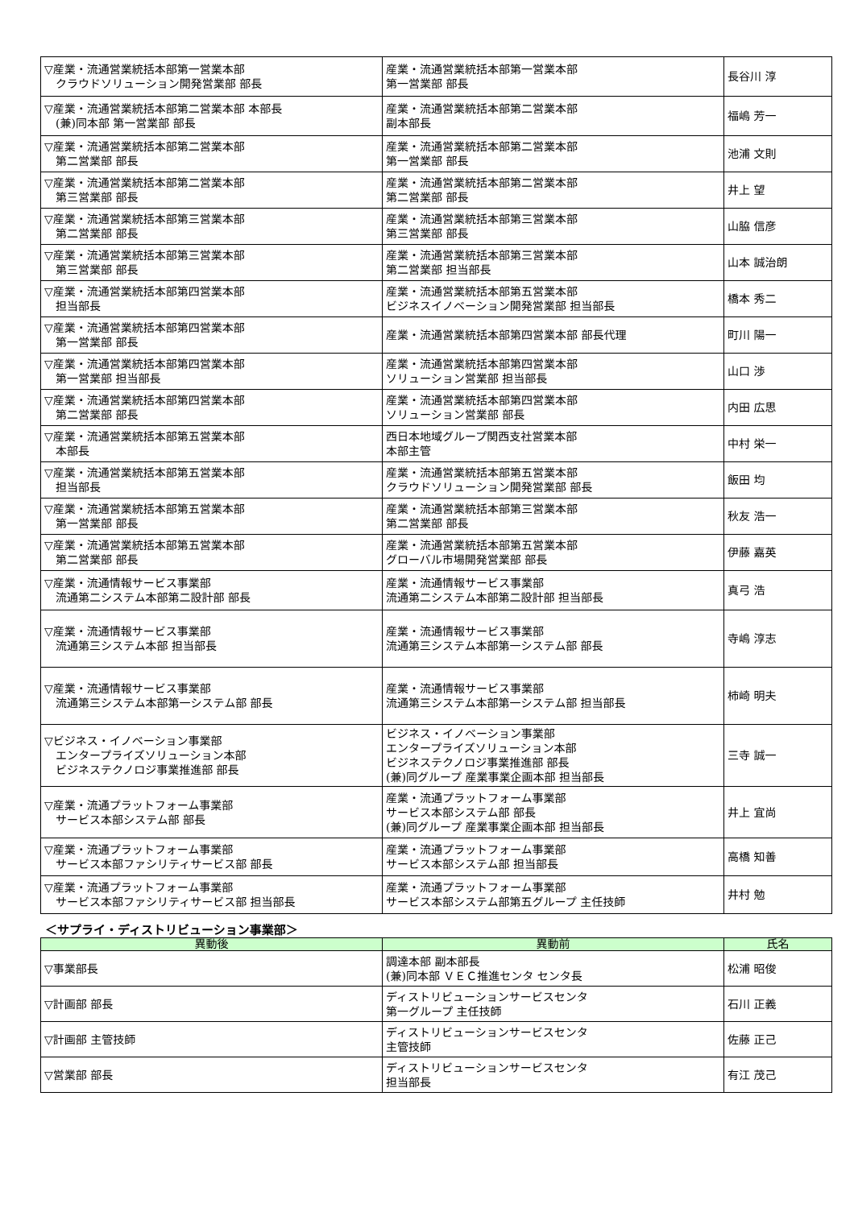| ▽産業・流通営業統括本部第一営業本部 クラウドソリューション開発営業部 部長 | 産業・流通営業統括本部第一営業本部 第一営業部 部長 | 長谷川 淳 |
| ▽産業・流通営業統括本部第二営業本部 本部長 (兼)同本部 第一営業部 部長 | 産業・流通営業統括本部第二営業本部 副本部長 | 福嶋 芳一 |
| ▽産業・流通営業統括本部第二営業本部 第二営業部 部長 | 産業・流通営業統括本部第二営業本部 第一営業部 部長 | 池浦 文則 |
| ▽産業・流通営業統括本部第二営業本部 第三営業部 部長 | 産業・流通営業統括本部第二営業本部 第二営業部 部長 | 井上 望 |
| ▽産業・流通営業統括本部第三営業本部 第二営業部 部長 | 産業・流通営業統括本部第三営業本部 第三営業部 部長 | 山脇 信彦 |
| ▽産業・流通営業統括本部第三営業本部 第三営業部 部長 | 産業・流通営業統括本部第三営業本部 第二営業部 担当部長 | 山本 誠治朗 |
| ▽産業・流通営業統括本部第四営業本部 担当部長 | 産業・流通営業統括本部第五営業本部 ビジネスイノベーション開発営業部 担当部長 | 橋本 秀二 |
| ▽産業・流通営業統括本部第四営業本部 第一営業部 部長 | 産業・流通営業統括本部第四営業本部 部長代理 | 町川 陽一 |
| ▽産業・流通営業統括本部第四営業本部 第一営業部 担当部長 | 産業・流通営業統括本部第四営業本部 ソリューション営業部 担当部長 | 山口 渉 |
| ▽産業・流通営業統括本部第四営業本部 第二営業部 部長 | 産業・流通営業統括本部第四営業本部 ソリューション営業部 部長 | 内田 広思 |
| ▽産業・流通営業統括本部第五営業本部 本部長 | 西日本地域グループ関西支社営業本部 本部主管 | 中村 栄一 |
| ▽産業・流通営業統括本部第五営業本部 担当部長 | 産業・流通営業統括本部第五営業本部 クラウドソリューション開発営業部 部長 | 飯田 均 |
| ▽産業・流通営業統括本部第五営業本部 第一営業部 部長 | 産業・流通営業統括本部第三営業本部 第二営業部 部長 | 秋友 浩一 |
| ▽産業・流通営業統括本部第五営業本部 第二営業部 部長 | 産業・流通営業統括本部第五営業本部 グローバル市場開発営業部 部長 | 伊藤 嘉英 |
| ▽産業・流通情報サービス事業部 流通第二システム本部第二設計部 部長 | 産業・流通情報サービス事業部 流通第二システム本部第二設計部 担当部長 | 真弓 浩 |
| ▽産業・流通情報サービス事業部 流通第三システム本部 担当部長 | 産業・流通情報サービス事業部 流通第三システム本部第一システム部 部長 | 寺嶋 淳志 |
| ▽産業・流通情報サービス事業部 流通第三システム本部第一システム部 部長 | 産業・流通情報サービス事業部 流通第三システム本部第一システム部 担当部長 | 柿崎 明夫 |
| ▽ビジネス・イノベーション事業部 エンタープライズソリューション本部 ビジネステクノロジ事業推進部 部長 | ビジネス・イノベーション事業部 エンタープライズソリューション本部 ビジネステクノロジ事業推進部 部長 (兼)同グループ 産業事業企画本部 担当部長 | 三寺 誠一 |
| ▽産業・流通プラットフォーム事業部 サービス本部システム部 部長 | 産業・流通プラットフォーム事業部 サービス本部システム部 部長 (兼)同グループ 産業事業企画本部 担当部長 | 井上 宜尚 |
| ▽産業・流通プラットフォーム事業部 サービス本部ファシリティサービス部 部長 | 産業・流通プラットフォーム事業部 サービス本部システム部 担当部長 | 高橋 知善 |
| ▽産業・流通プラットフォーム事業部 サービス本部ファシリティサービス部 担当部長 | 産業・流通プラットフォーム事業部 サービス本部システム部第五グループ 主任技師 | 井村 勉 |
＜サプライ・ディストリビューション事業部＞
| 異動後 | 異動前 | 氏名 |
| --- | --- | --- |
| ▽事業部長 | 調達本部 副本部長 (兼)同本部 ＶＥＣ推進センタ センタ長 | 松浦 昭俊 |
| ▽計画部 部長 | ディストリビューションサービスセンタ 第一グループ 主任技師 | 石川 正義 |
| ▽計画部 主管技師 | ディストリビューションサービスセンタ 主管技師 | 佐藤 正己 |
| ▽営業部 部長 | ディストリビューションサービスセンタ 担当部長 | 有江 茂己 |